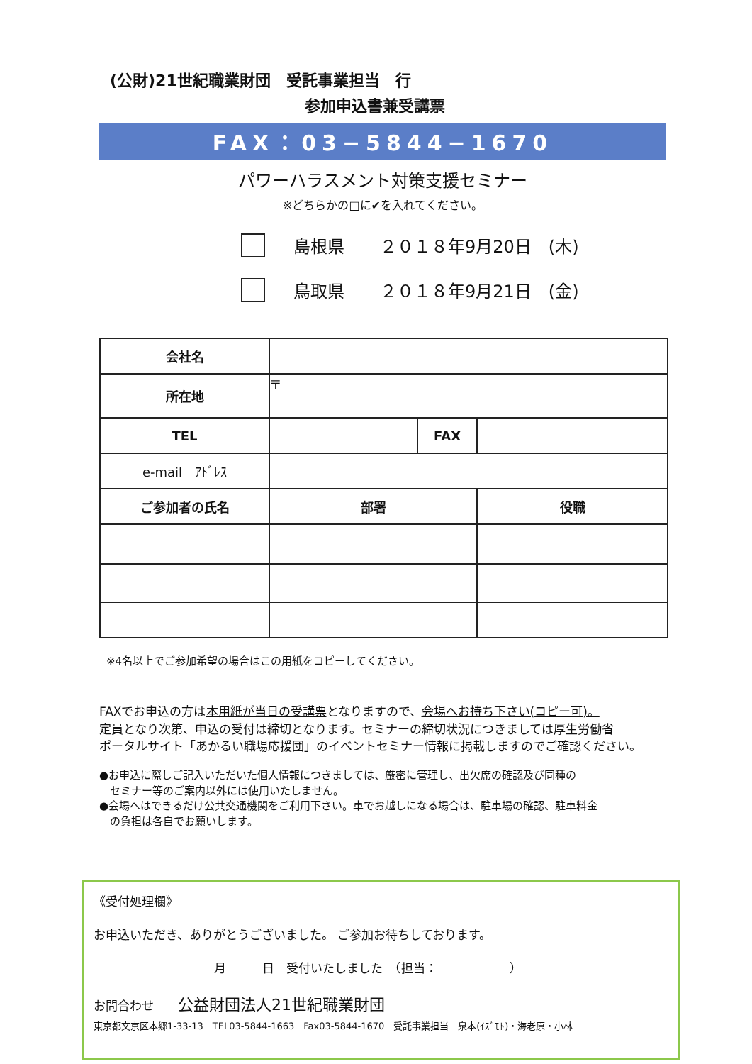(公財)21世紀職業財団　受託事業担当　行
参加申込書兼受講票
FAX：03−5844−1670
パワーハラスメント対策支援セミナー
※どちらかの□に✔を入れてください。
島根県 ２０１８年9月20日　(木)
鳥取県 ２０１８年9月21日　(金)
| 会社名 | | | |
| 所在地 | 〒 | | |
| TEL | | FAX | |
| e-mail ｱﾄﾞﾚｽ | | | |
| ご参加者の氏名 | 部署 | | 役職 |
※4名以上でご参加希望の場合はこの用紙をコピーしてください。
FAXでお申込の方は本用紙が当日の受講票となりますので、会場へお持ち下さい(コピー可)。
定員となり次第、申込の受付は締切となります。セミナーの締切状況につきましては厚生労働省
ポータルサイト「あかるい職場応援団」のイベントセミナー情報に掲載しますのでご確認ください。
●お申込に際しご記入いただいた個人情報につきましては、厳密に管理し、出欠席の確認及び同種の
　セミナー等のご案内以外には使用いたしません。
●会場へはできるだけ公共交通機関をご利用下さい。車でお越しになる場合は、駐車場の確認、駐車料金
　の負担は各自でお願いします。
《受付処理欄》
お申込いただき、ありがとうございました。 ご参加お待ちしております。
月　　　日　受付いたしました　（担当：　　　　　　）
お問合わせ　　公益財団法人21世紀職業財団
東京都文京区本郷1-33-13　TEL03-5844-1663　Fax03-5844-1670　受託事業担当　泉本(ｲｽﾞﾓﾄ)・海老原・小林